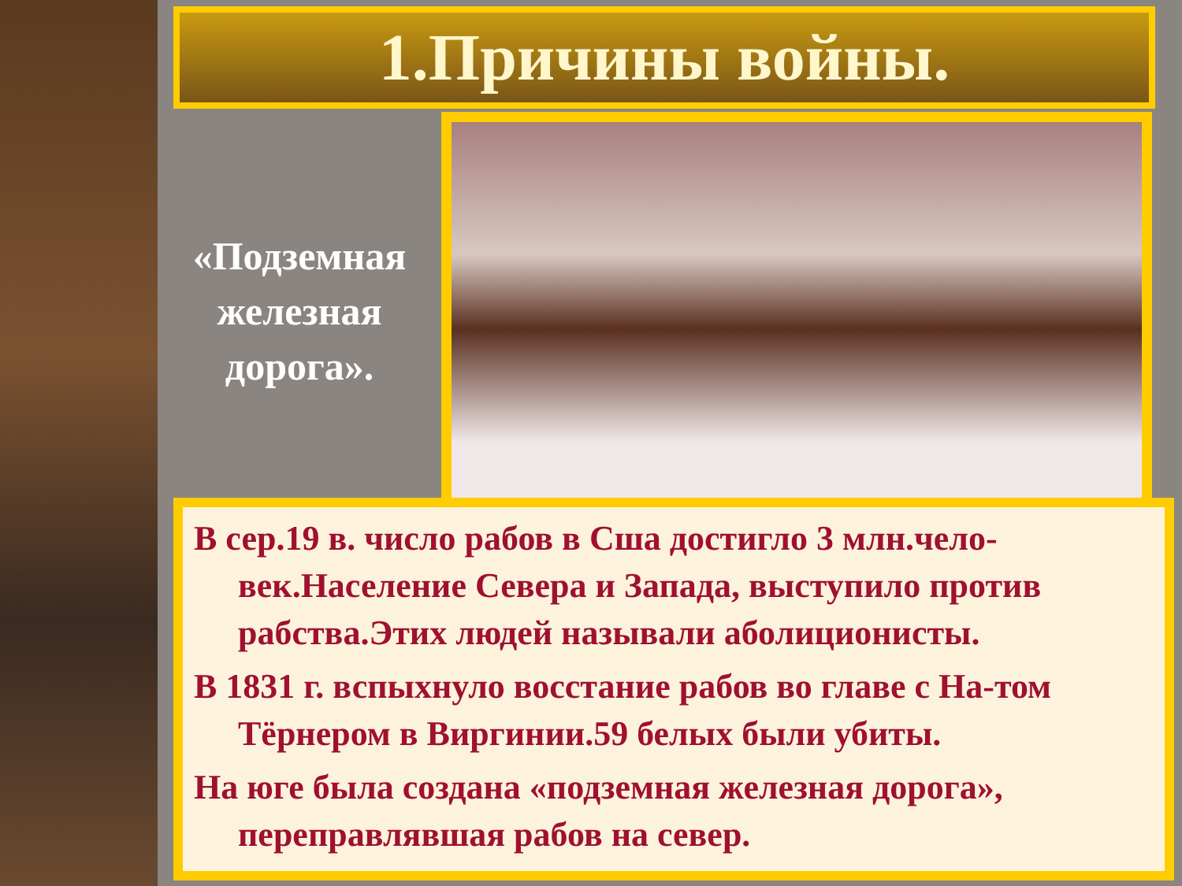1.Причины войны.
«Подземная железная дорога».
В сер.19 в. число рабов в Сша достигло 3 млн.чело-век.Население Севера и Запада, выступило против рабства.Этих людей называли аболиционисты.
В 1831 г. вспыхнуло восстание рабов во главе с На-том Тёрнером в Виргинии.59 белых были убиты.
На юге была создана «подземная железная дорога», переправлявшая рабов на север.